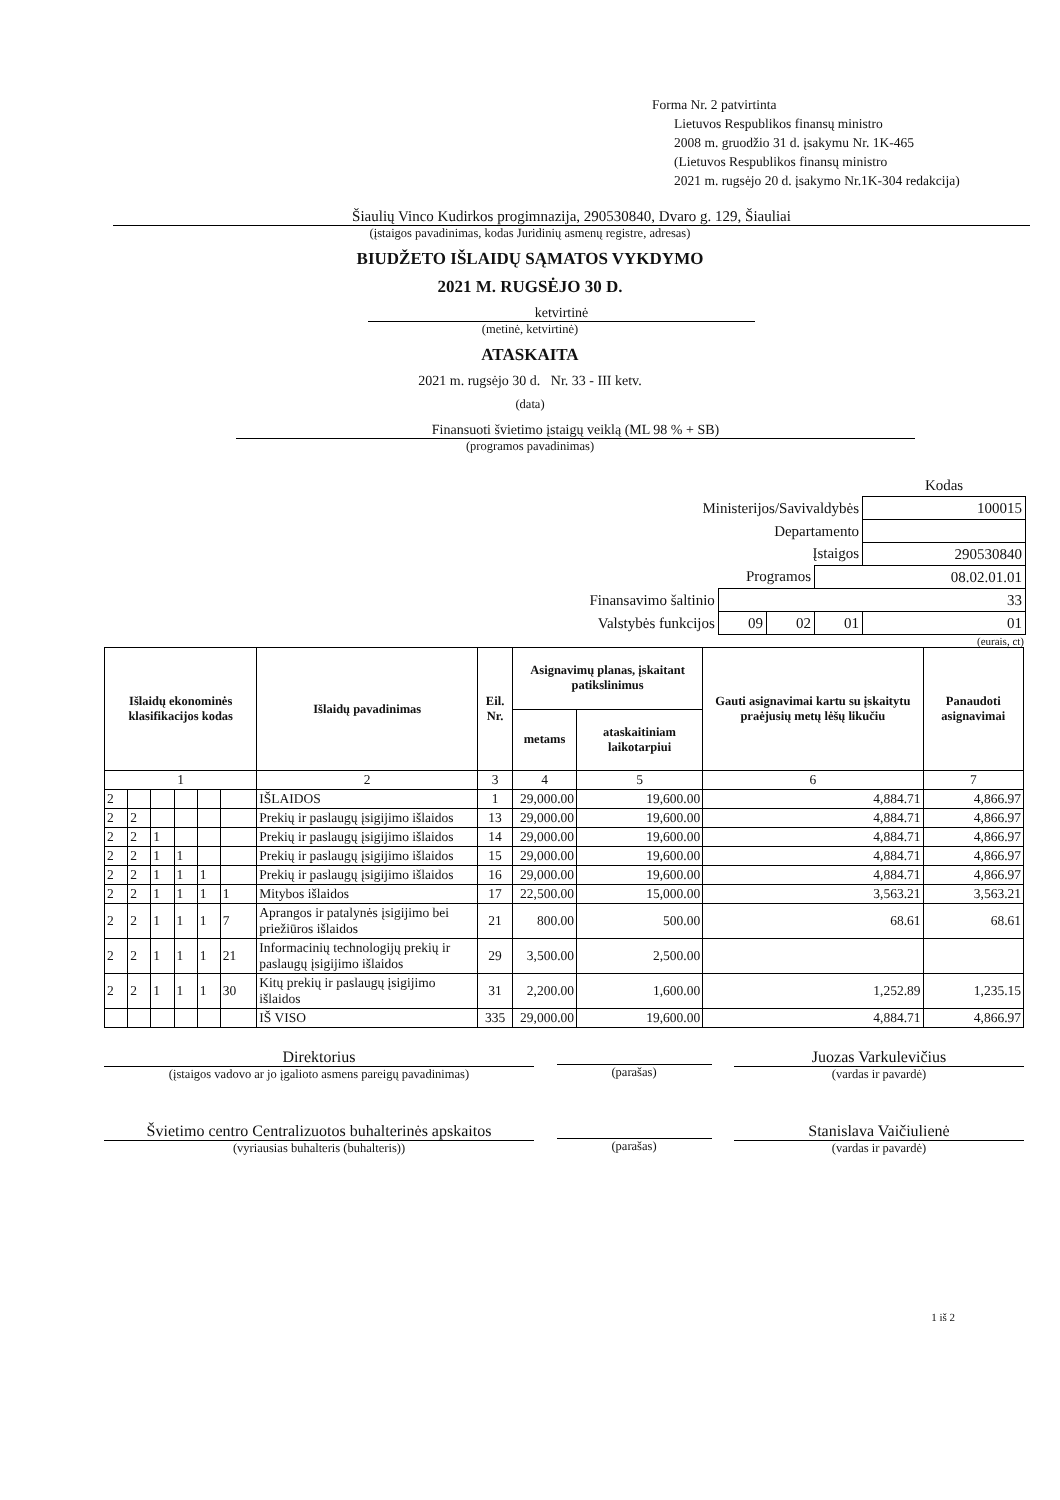Forma Nr. 2 patvirtinta
Lietuvos Respublikos finansų ministro
2008 m. gruodžio 31 d. įsakymu Nr. 1K-465
(Lietuvos Respublikos finansų ministro
2021 m. rugsėjo 20 d. įsakymo Nr.1K-304 redakcija)
Šiaulių Vinco Kudirkos progimnazija, 290530840, Dvaro g. 129, Šiauliai
(įstaigos pavadinimas, kodas Juridinių asmenų registre, adresas)
BIUDŽETO IŠLAIDŲ SĄMATOS VYKDYMO
2021 M. RUGSĖJO 30 D.
ketvirtinė
(metinė, ketvirtinė)
ATASKAITA
2021 m. rugsėjo 30 d. Nr. 33 - III ketv.
(data)
Finansuoti švietimo įstaigų veiklą (ML 98 % + SB)
(programos pavadinimas)
| | | | | Kodas |
| Ministerijos/Savivaldybės | | | | 100015 |
| Departamento | | | | |
| Įstaigos | | | | 290530840 |
| Programos | | | 08.02.01.01 | |
| Finansavimo šaltinio | 33 | | | |
| Valstybės funkcijos | 09 | 02 | 01 | 01 |
(eurais, ct)
| Išlaidų ekonominės klasifikacijos kodas | | | | | | Išlaidų pavadinimas | Eil. Nr. | Asignavimų planas, įskaitant patikslinimus | | Gauti asignavimai kartu su įskaitytu praėjusių metų lėšų likučiu | Panaudoti asignavimai |
| --- | --- | --- | --- | --- | --- | --- | --- | --- | --- | --- | --- |
| | | | | | | | | metams | ataskaitiniam laikotarpiui | | |
| 1 | | | | | | 2 | 3 | 4 | 5 | 6 | 7 |
| 2 | | | | | | IŠLAIDOS | 1 | 29,000.00 | 19,600.00 | 4,884.71 | 4,866.97 |
| 2 | 2 | | | | | Prekių ir paslaugų įsigijimo išlaidos | 13 | 29,000.00 | 19,600.00 | 4,884.71 | 4,866.97 |
| 2 | 2 | 1 | | | | Prekių ir paslaugų įsigijimo išlaidos | 14 | 29,000.00 | 19,600.00 | 4,884.71 | 4,866.97 |
| 2 | 2 | 1 | 1 | | | Prekių ir paslaugų įsigijimo išlaidos | 15 | 29,000.00 | 19,600.00 | 4,884.71 | 4,866.97 |
| 2 | 2 | 1 | 1 | 1 | | Prekių ir paslaugų įsigijimo išlaidos | 16 | 29,000.00 | 19,600.00 | 4,884.71 | 4,866.97 |
| 2 | 2 | 1 | 1 | 1 | 1 | Mitybos išlaidos | 17 | 22,500.00 | 15,000.00 | 3,563.21 | 3,563.21 |
| 2 | 2 | 1 | 1 | 1 | 7 | Aprangos ir patalynės įsigijimo bei priežiūros išlaidos | 21 | 800.00 | 500.00 | 68.61 | 68.61 |
| 2 | 2 | 1 | 1 | 1 | 21 | Informacinių technologijų prekių ir paslaugų įsigijimo išlaidos | 29 | 3,500.00 | 2,500.00 | | |
| 2 | 2 | 1 | 1 | 1 | 30 | Kitų prekių ir paslaugų įsigijimo išlaidos | 31 | 2,200.00 | 1,600.00 | 1,252.89 | 1,235.15 |
| | | | | | | IŠ VISO | 335 | 29,000.00 | 19,600.00 | 4,884.71 | 4,866.97 |
Direktorius
(įstaigos vadovo ar jo įgalioto asmens pareigų pavadinimas)
(parašas)
Juozas Varkulevičius
(vardas ir pavardė)
Švietimo centro Centralizuotos buhalterinės apskaitos
(vyriausias buhalteris (buhalteris))
(parašas)
Stanislava Vaičiulienė
(vardas ir pavardė)
1 iš 2